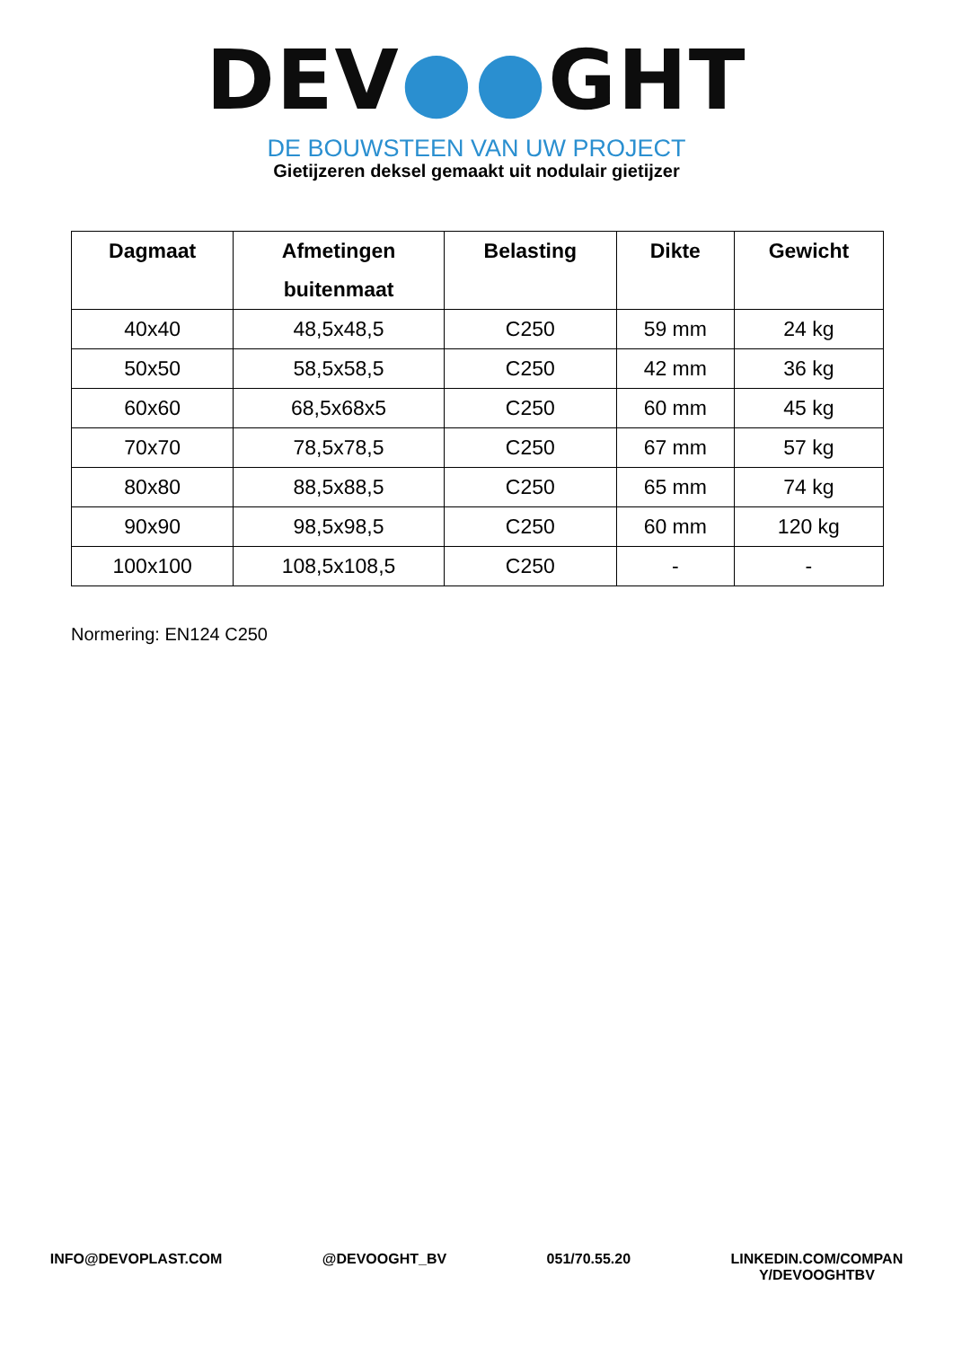DEV●●GHT
DE BOUWSTEEN VAN UW PROJECT
Gietijzeren deksel gemaakt uit nodulair gietijzer
| Dagmaat | Afmetingen buitenmaat | Belasting | Dikte | Gewicht |
| --- | --- | --- | --- | --- |
| 40x40 | 48,5x48,5 | C250 | 59 mm | 24 kg |
| 50x50 | 58,5x58,5 | C250 | 42 mm | 36 kg |
| 60x60 | 68,5x68x5 | C250 | 60 mm | 45 kg |
| 70x70 | 78,5x78,5 | C250 | 67 mm | 57 kg |
| 80x80 | 88,5x88,5 | C250 | 65 mm | 74 kg |
| 90x90 | 98,5x98,5 | C250 | 60 mm | 120 kg |
| 100x100 | 108,5x108,5 | C250 | - | - |
Normering: EN124 C250
INFO@DEVOPLAST.COM @DEVOOGHT_BV 051/70.55.20 LINKEDIN.COM/COMPAN
Y/DEVOOGHTBV